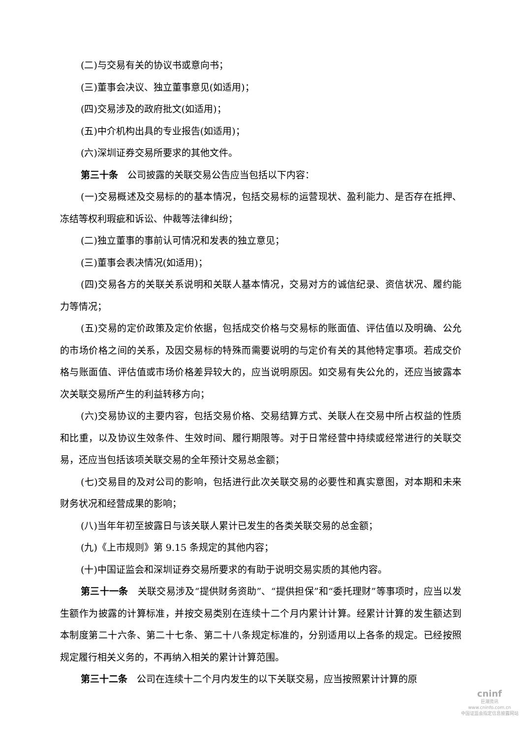(二)与交易有关的协议书或意向书；
(三)董事会决议、独立董事意见(如适用)；
(四)交易涉及的政府批文(如适用)；
(五)中介机构出具的专业报告(如适用)；
(六)深圳证券交易所要求的其他文件。
第三十条　公司披露的关联交易公告应当包括以下内容：
(一)交易概述及交易标的的基本情况，包括交易标的运营现状、盈利能力、是否存在抵押、冻结等权利瑕疵和诉讼、仲裁等法律纠纷；
(二)独立董事的事前认可情况和发表的独立意见；
(三)董事会表决情况(如适用)；
(四)交易各方的关联关系说明和关联人基本情况，交易对方的诚信纪录、资信状况、履约能力等情况；
(五)交易的定价政策及定价依据，包括成交价格与交易标的账面值、评估值以及明确、公允的市场价格之间的关系，及因交易标的特殊而需要说明的与定价有关的其他特定事项。若成交价格与账面值、评估值或市场价格差异较大的，应当说明原因。如交易有失公允的，还应当披露本次关联交易所产生的利益转移方向；
(六)交易协议的主要内容，包括交易价格、交易结算方式、关联人在交易中所占权益的性质和比重，以及协议生效条件、生效时间、履行期限等。对于日常经营中持续或经常进行的关联交易，还应当包括该项关联交易的全年预计交易总金额；
(七)交易目的及对公司的影响，包括进行此次关联交易的必要性和真实意图，对本期和未来财务状况和经营成果的影响；
(八)当年年初至披露日与该关联人累计已发生的各类关联交易的总金额；
(九)《上市规则》第 9.15 条规定的其他内容；
(十)中国证监会和深圳证券交易所要求的有助于说明交易实质的其他内容。
第三十一条　关联交易涉及“提供财务资助”、“提供担保”和“委托理财”等事项时，应当以发生额作为披露的计算标准，并按交易类别在连续十二个月内累计计算。经累计计算的发生额达到本制度第二十六条、第二十七条、第二十八条规定标准的，分别适用以上各条的规定。已经按照规定履行相关义务的，不再纳入相关的累计计算范围。
第三十二条　公司在连续十二个月内发生的以下关联交易，应当按照累计计算的原
cninf
巨潮资讯
www.cninfo.com.cn
中国证监会指定信息披露网站